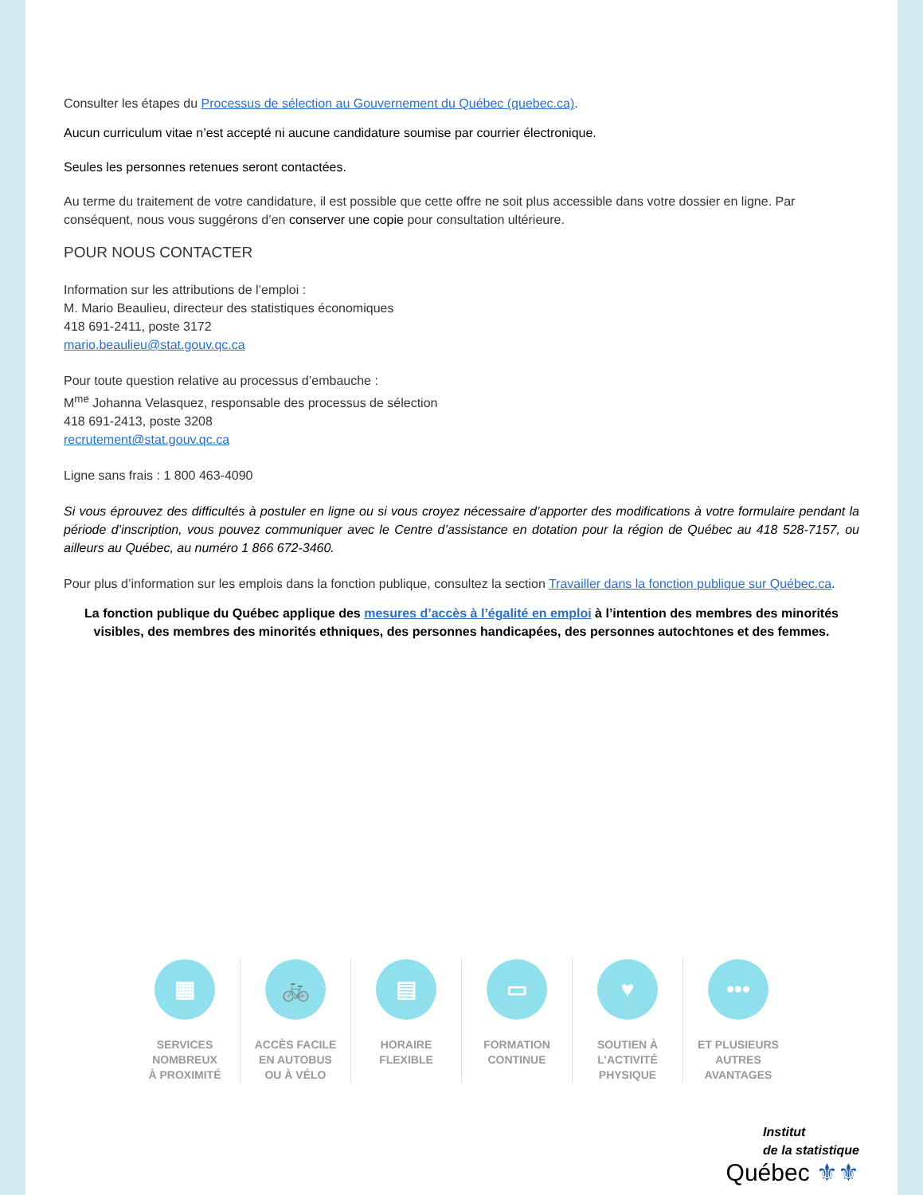Consulter les étapes du Processus de sélection au Gouvernement du Québec (quebec.ca).
Aucun curriculum vitae n’est accepté ni aucune candidature soumise par courrier électronique.
Seules les personnes retenues seront contactées.
Au terme du traitement de votre candidature, il est possible que cette offre ne soit plus accessible dans votre dossier en ligne. Par conséquent, nous vous suggérons d’en conserver une copie pour consultation ultérieure.
POUR NOUS CONTACTER
Information sur les attributions de l’emploi :
M. Mario Beaulieu, directeur des statistiques économiques
418 691-2411, poste 3172
mario.beaulieu@stat.gouv.qc.ca
Pour toute question relative au processus d’embauche :
M<sup>me</sup> Johanna Velasquez, responsable des processus de sélection
418 691-2413, poste 3208
recrutement@stat.gouv.qc.ca
Ligne sans frais : 1 800 463-4090
Si vous éprouvez des difficultés à postuler en ligne ou si vous croyez nécessaire d’apporter des modifications à votre formulaire pendant la période d’inscription, vous pouvez communiquer avec le Centre d’assistance en dotation pour la région de Québec au 418 528-7157, ou ailleurs au Québec, au numéro 1 866 672-3460.
Pour plus d’information sur les emplois dans la fonction publique, consultez la section Travailler dans la fonction publique sur Québec.ca.
La fonction publique du Québec applique des mesures d’accès à l’égalité en emploi à l’intention des membres des minorités visibles, des membres des minorités ethniques, des personnes handicapées, des personnes autochtones et des femmes.
▦
SERVICES
NOMBREUX
À PROXIMITÉ
🚲
ACCÈS FACILE
EN AUTOBUS
OU À VÉLO
▤
HORAIRE
FLEXIBLE
▭
FORMATION
CONTINUE
♥
SOUTIEN À
L’ACTIVITÉ
PHYSIQUE
•••
ET PLUSIEURS
AUTRES
AVANTAGES
Institut
de la statistique
Québec ⚜⚜